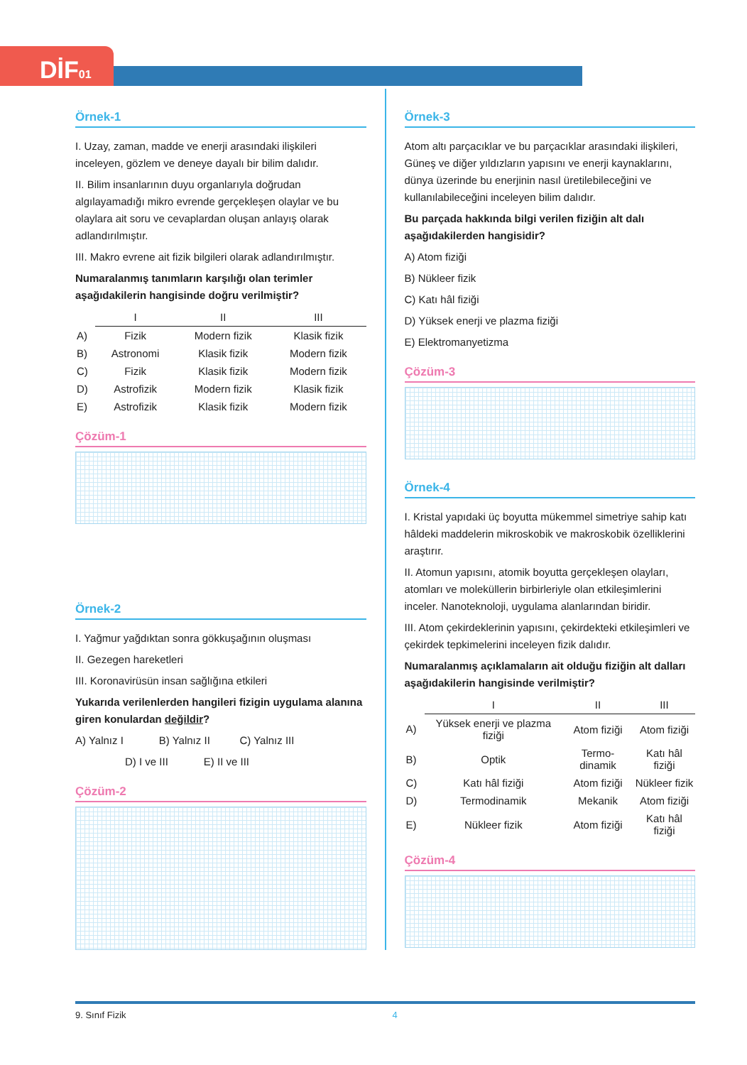DİF01
Örnek-1
I. Uzay, zaman, madde ve enerji arasındaki ilişkileri inceleyen, gözlem ve deneye dayalı bir bilim dalıdır.
II. Bilim insanlarının duyu organlarıyla doğrudan algılayamadığı mikro evrende gerçekleşen olaylar ve bu olaylara ait soru ve cevaplardan oluşan anlayış olarak adlandırılmıştır.
III. Makro evrene ait fizik bilgileri olarak adlandırılmıştır.
Numaralanmış tanımların karşılığı olan terimler aşağıdakilerin hangisinde doğru verilmiştir?
| | I | II | III |
| A) | Fizik | Modern fizik | Klasik fizik |
| B) | Astronomi | Klasik fizik | Modern fizik |
| C) | Fizik | Klasik fizik | Modern fizik |
| D) | Astrofizik | Modern fizik | Klasik fizik |
| E) | Astrofizik | Klasik fizik | Modern fizik |
Çözüm-1
Örnek-2
I. Yağmur yağdıktan sonra gökkuşağının oluşması
II. Gezegen hareketleri
III. Koronavirüsün insan sağlığına etkileri
Yukarıda verilenlerden hangileri fizigin uygulama alanına giren konulardan değildir?
A) Yalnız I B) Yalnız II C) Yalnız III
D) I ve III E) II ve III
Çözüm-2
Örnek-3
Atom altı parçacıklar ve bu parçacıklar arasındaki ilişkileri, Güneş ve diğer yıldızların yapısını ve enerji kaynaklarını, dünya üzerinde bu enerjinin nasıl üretilebileceğini ve kullanılabileceğini inceleyen bilim dalıdır.
Bu parçada hakkında bilgi verilen fiziğin alt dalı aşağıdakilerden hangisidir?
A) Atom fiziği
B) Nükleer fizik
C) Katı hâl fiziği
D) Yüksek enerji ve plazma fiziği
E) Elektromanyetizma
Çözüm-3
Örnek-4
I. Kristal yapıdaki üç boyutta mükemmel simetriye sahip katı hâldeki maddelerin mikroskobik ve makroskobik özelliklerini araştırır.
II. Atomun yapısını, atomik boyutta gerçekleşen olayları, atomları ve moleküllerin birbirleriyle olan etkileşimlerini inceler. Nanoteknoloji, uygulama alanlarından biridir.
III. Atom çekirdeklerinin yapısını, çekirdekteki etkileşimleri ve çekirdek tepkimelerini inceleyen fizik dalıdır.
Numaralanmış açıklamaların ait olduğu fiziğin alt dalları aşağıdakilerin hangisinde verilmiştir?
| | I | II | III |
| A) | Yüksek enerji ve plazma fiziği | Atom fiziği | Atom fiziği |
| B) | Optik | Termo-dinamik | Katı hâl fiziği |
| C) | Katı hâl fiziği | Atom fiziği | Nükleer fizik |
| D) | Termodinamik | Mekanik | Atom fiziği |
| E) | Nükleer fizik | Atom fiziği | Katı hâl fiziği |
Çözüm-4
9. Sınıf Fizik 4